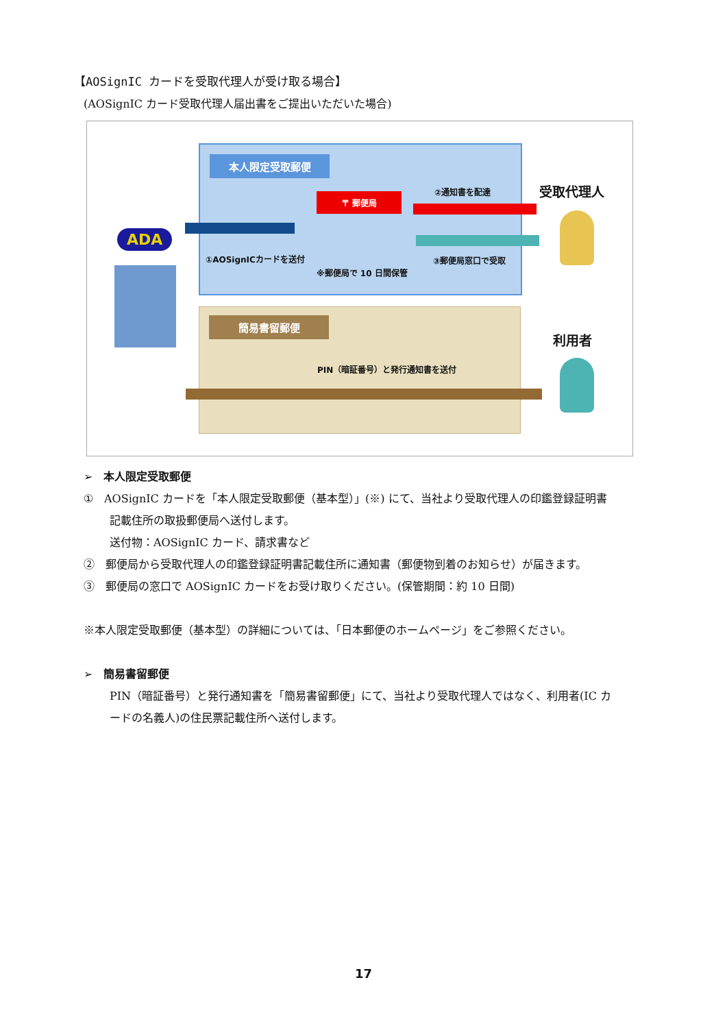【AOSignIC カードを受取代理人が受け取る場合】
(AOSignIC カード受取代理人届出書をご提出いただいた場合)
本人限定受取郵便
〒 郵便局
①AOSignICカードを送付
※郵便局で 10 日間保管
②通知書を配達
③郵便局窓口で受取
簡易書留郵便
PIN（暗証番号）と発行通知書を送付
ADA
受取代理人
利用者
➢　本人限定受取郵便
①　AOSignIC カードを「本人限定受取郵便（基本型）」(※) にて、当社より受取代理人の印鑑登録証明書
記載住所の取扱郵便局へ送付します。
送付物：AOSignIC カード、請求書など
②　郵便局から受取代理人の印鑑登録証明書記載住所に通知書（郵便物到着のお知らせ）が届きます。
③　郵便局の窓口で AOSignIC カードをお受け取りください。(保管期間：約 10 日間)
※本人限定受取郵便（基本型）の詳細については、「日本郵便のホームページ」をご参照ください。
➢　簡易書留郵便
PIN（暗証番号）と発行通知書を「簡易書留郵便」にて、当社より受取代理人ではなく、利用者(IC カ
ードの名義人)の住民票記載住所へ送付します。
17